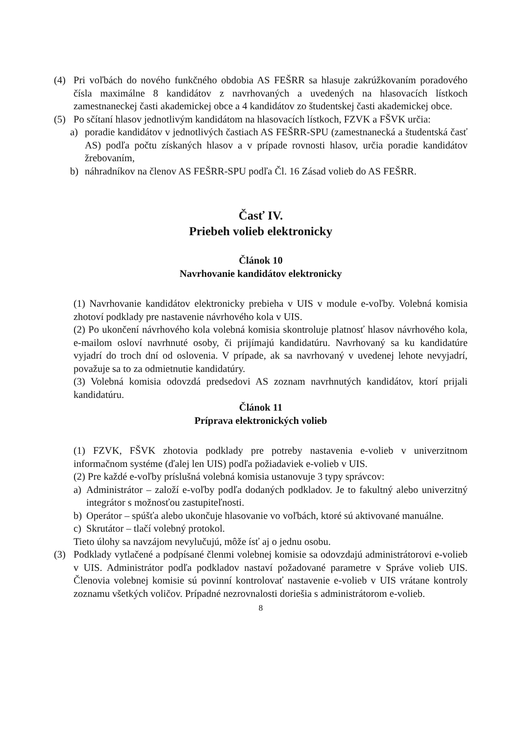(4) Pri voľbách do nového funkčného obdobia AS FEŠRR sa hlasuje zakrúžkovaním poradového čísla maximálne 8 kandidátov z navrhovaných a uvedených na hlasovacích lístkoch zamestnaneckej časti akademickej obce a 4 kandidátov zo študentskej časti akademickej obce.
(5) Po sčítaní hlasov jednotlivým kandidátom na hlasovacích lístkoch, FZVK a FŠVK určia:
a) poradie kandidátov v jednotlivých častiach AS FEŠRR-SPU (zamestnanecká a študentská časť AS) podľa počtu získaných hlasov a v prípade rovnosti hlasov, určia poradie kandidátov žrebovaním,
b) náhradníkov na členov AS FEŠRR-SPU podľa Čl. 16 Zásad volieb do AS FEŠRR.
Časť IV.
Priebeh volieb elektronicky
Článok 10
Navrhovanie kandidátov elektronicky
(1) Navrhovanie kandidátov elektronicky prebieha v UIS v module e-voľby. Volebná komisia zhotoví podklady pre nastavenie návrhového kola v UIS.
(2) Po ukončení návrhového kola volebná komisia skontroluje platnosť hlasov návrhového kola, e-mailom osloví navrhnuté osoby, či prijímajú kandidatúru. Navrhovaný sa ku kandidatúre vyjadrí do troch dní od oslovenia. V prípade, ak sa navrhovaný v uvedenej lehote nevyjadrí, považuje sa to za odmietnutie kandidatúry.
(3) Volebná komisia odovzdá predsedovi AS zoznam navrhnutých kandidátov, ktorí prijali kandidatúru.
Článok 11
Príprava elektronických volieb
(1) FZVK, FŠVK zhotovia podklady pre potreby nastavenia e-volieb v univerzitnom informačnom systéme (ďalej len UIS) podľa požiadaviek e-volieb v UIS.
(2) Pre každé e-voľby príslušná volebná komisia ustanovuje 3 typy správcov:
a) Administrátor – založí e-voľby podľa dodaných podkladov. Je to fakultný alebo univerzitný integrátor s možnosťou zastupiteľnosti.
b) Operátor – spúšťa alebo ukončuje hlasovanie vo voľbách, ktoré sú aktivované manuálne.
c) Skrutátor – tlačí volebný protokol.
Tieto úlohy sa navzájom nevylučujú, môže ísť aj o jednu osobu.
(3) Podklady vytlačené a podpísané členmi volebnej komisie sa odovzdajú administrátorovi e-volieb v UIS. Administrátor podľa podkladov nastaví požadované parametre v Správe volieb UIS. Členovia volebnej komisie sú povinní kontrolovať nastavenie e-volieb v UIS vrátane kontroly zoznamu všetkých voličov. Prípadné nezrovnalosti doriešia s administrátorom e-volieb.
8